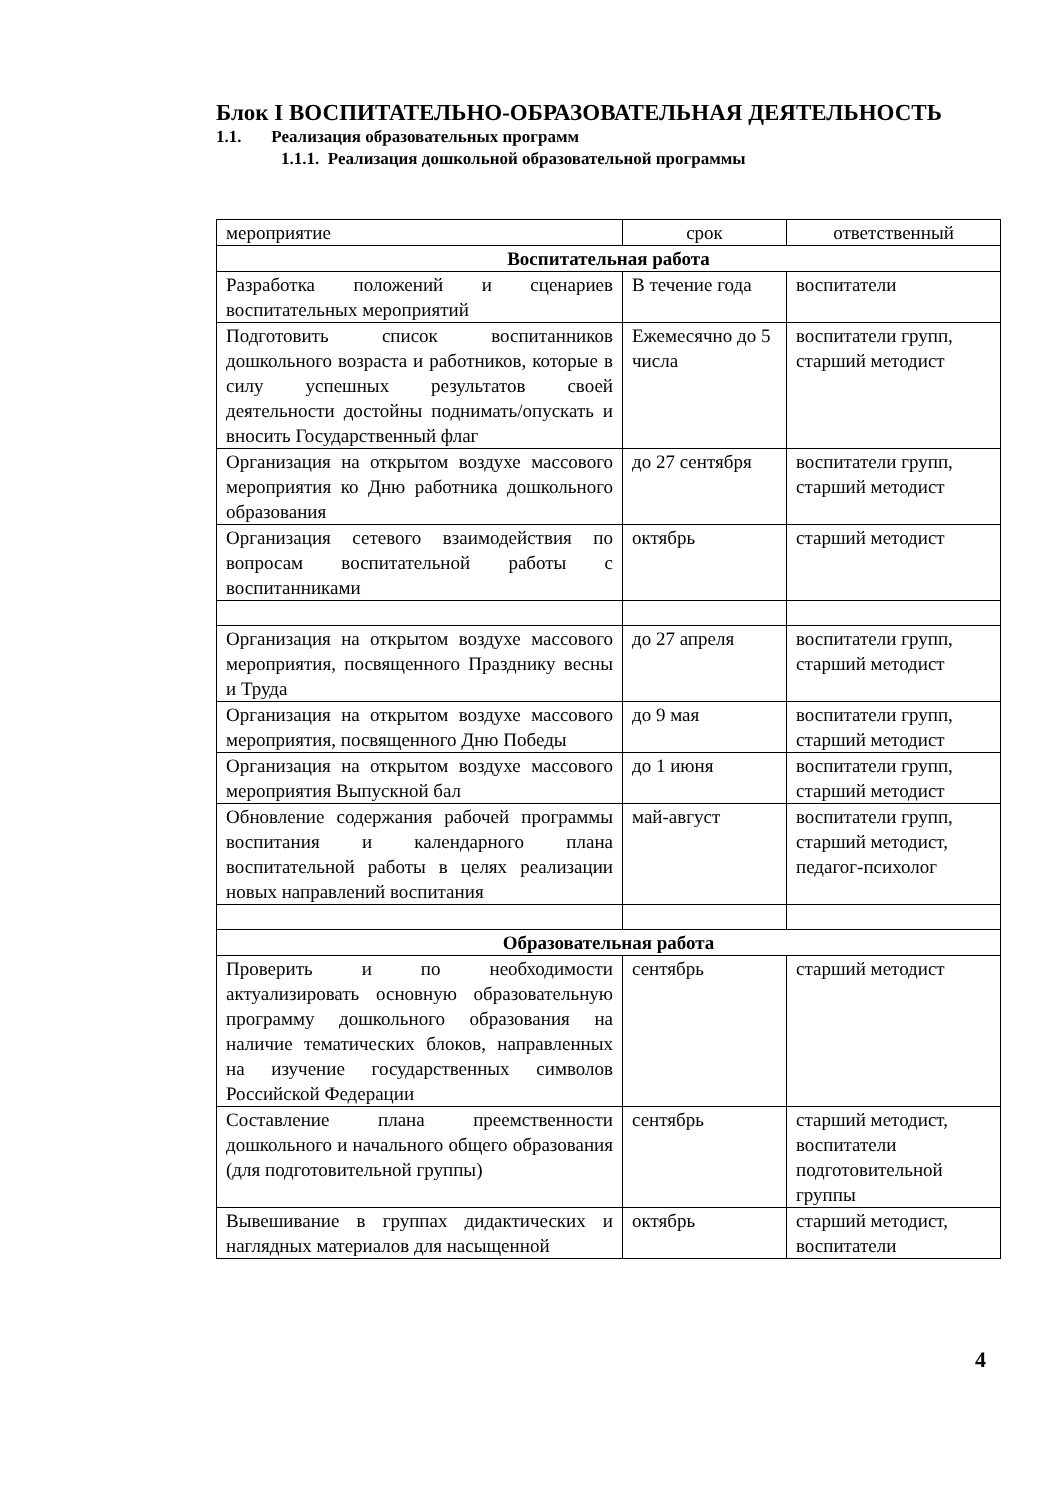Блок I ВОСПИТАТЕЛЬНО-ОБРАЗОВАТЕЛЬНАЯ ДЕЯТЕЛЬНОСТЬ
1.1. Реализация образовательных программ
1.1.1. Реализация дошкольной образовательной программы
| мероприятие | срок | ответственный |
| --- | --- | --- |
| Воспитательная работа | | |
| Разработка положений и сценариев воспитательных мероприятий | В течение года | воспитатели |
| Подготовить список воспитанников дошкольного возраста и работников, которые в силу успешных результатов своей деятельности достойны поднимать/опускать и вносить Государственный флаг | Ежемесячно до 5 числа | воспитатели групп, старший методист |
| Организация на открытом воздухе массового мероприятия ко Дню работника дошкольного образования | до 27 сентября | воспитатели групп, старший методист |
| Организация сетевого взаимодействия по вопросам воспитательной работы с воспитанниками | октябрь | старший методист |
| Организация на открытом воздухе массового мероприятия, посвященного Празднику весны и Труда | до 27 апреля | воспитатели групп, старший методист |
| Организация на открытом воздухе массового мероприятия, посвященного Дню Победы | до 9 мая | воспитатели групп, старший методист |
| Организация на открытом воздухе массового мероприятия Выпускной бал | до 1 июня | воспитатели групп, старший методист |
| Обновление содержания рабочей программы воспитания и календарного плана воспитательной работы в целях реализации новых направлений воспитания | май-август | воспитатели групп, старший методист, педагог-психолог |
| Образовательная работа | | |
| Проверить и по необходимости актуализировать основную образовательную программу дошкольного образования на наличие тематических блоков, направленных на изучение государственных символов Российской Федерации | сентябрь | старший методист |
| Составление плана преемственности дошкольного и начального общего образования (для подготовительной группы) | сентябрь | старший методист, воспитатели подготовительной группы |
| Вывешивание в группах дидактических и наглядных материалов для насыщенной | октябрь | старший методист, воспитатели |
4